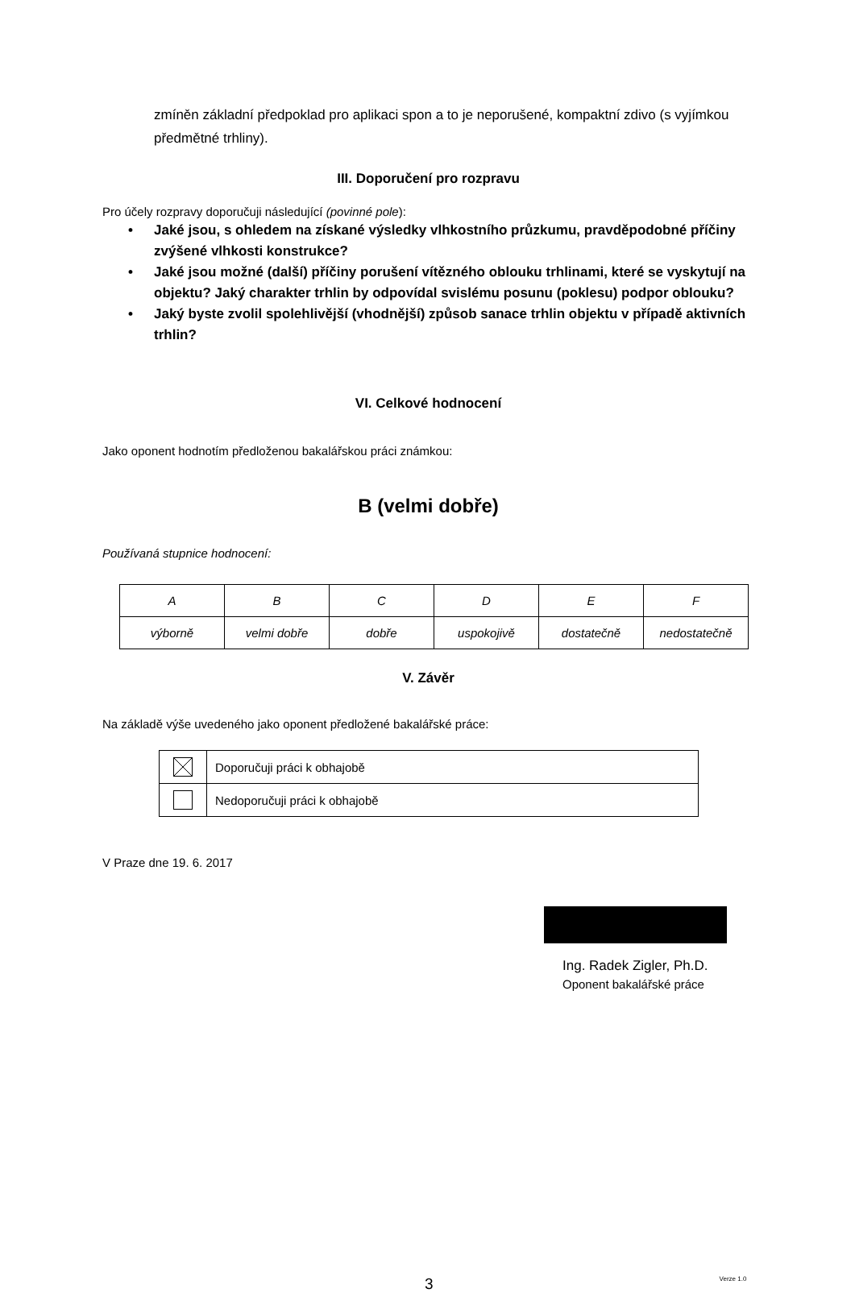zmíněn základní předpoklad pro aplikaci spon a to je neporušené, kompaktní zdivo (s vyjímkou předmětné trhliny).
III. Doporučení pro rozpravu
Pro účely rozpravy doporučuji následující (povinné pole):
• Jaké jsou, s ohledem na získané výsledky vlhkostního průzkumu, pravděpodobné příčiny zvýšené vlhkosti konstrukce?
• Jaké jsou možné (další) příčiny porušení vítězného oblouku trhlinami, které se vyskytují na objektu? Jaký charakter trhlin by odpovídal svislému posunu (poklesu) podpor oblouku?
• Jaký byste zvolil spolehlivější (vhodnější) způsob sanace trhlin objektu v případě aktivních trhlin?
VI. Celkové hodnocení
Jako oponent hodnotím předloženou bakalářskou práci známkou:
B (velmi dobře)
Používaná stupnice hodnocení:
| A | B | C | D | E | F |
| výborně | velmi dobře | dobře | uspokojivě | dostatečně | nedostatečně |
V. Závěr
Na základě výše uvedeného jako oponent předložené bakalářské práce:
| | Doporučuji práci k obhajobě |
| | Nedoporučuji práci k obhajobě |
V Praze dne 19. 6. 2017
Ing. Radek Zigler, Ph.D.
Oponent bakalářské práce
3 Verze 1.0